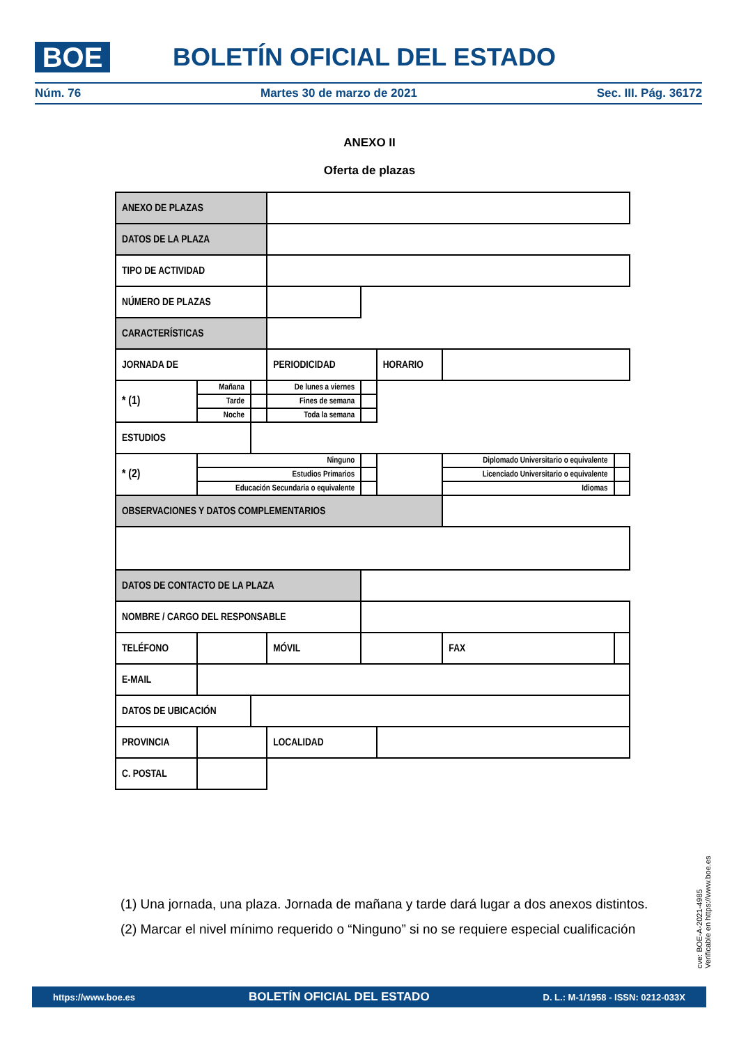BOE BOLETÍN OFICIAL DEL ESTADO
Núm. 76 Martes 30 de marzo de 2021 Sec. III. Pág. 36172
ANEXO II
Oferta de plazas
| ANEXO DE PLAZAS | | | | | | | | |
| DATOS DE LA PLAZA | | | | | | | | |
| TIPO DE ACTIVIDAD | | | | | | | | |
| NÚMERO DE PLAZAS | | | | | | | | |
| CARACTERÍSTICAS | | | | | | | | |
| JORNADA DE | | | PERIODICIDAD | | HORARIO | | | |
| * (1) | Mañana | | De lunes a viernes | | | | | |
| | Tarde | | Fines de semana | | | | | |
| | Noche | | Toda la semana | | | | | |
| ESTUDIOS | | | | | | | | |
| * (2) | Ninguno | | | | | Diplomado Universitario o equivalente | | |
| | Estudios Primarios | | | | | Licenciado Universitario o equivalente | | |
| | Educación Secundaria o equivalente | | | | | Idiomas | | |
| OBSERVACIONES Y DATOS COMPLEMENTARIOS | | | | | | | | |
| DATOS DE CONTACTO DE LA PLAZA | | | | | | | | |
| NOMBRE / CARGO DEL RESPONSABLE | | | | | | | | |
| TELÉFONO | | | MÓVIL | | | | FAX | |
| E-MAIL | | | | | | | | |
| DATOS DE UBICACIÓN | | | | | | | | |
| PROVINCIA | | | LOCALIDAD | | | | | |
| C. POSTAL | | | | | | | | |
(1) Una jornada, una plaza. Jornada de mañana y tarde dará lugar a dos anexos distintos.
(2) Marcar el nivel mínimo requerido o “Ninguno” si no se requiere especial cualificación
cve: BOE-A-2021-4985
Verificable en https://www.boe.es
https://www.boe.es BOLETÍN OFICIAL DEL ESTADO D. L.: M-1/1958 - ISSN: 0212-033X